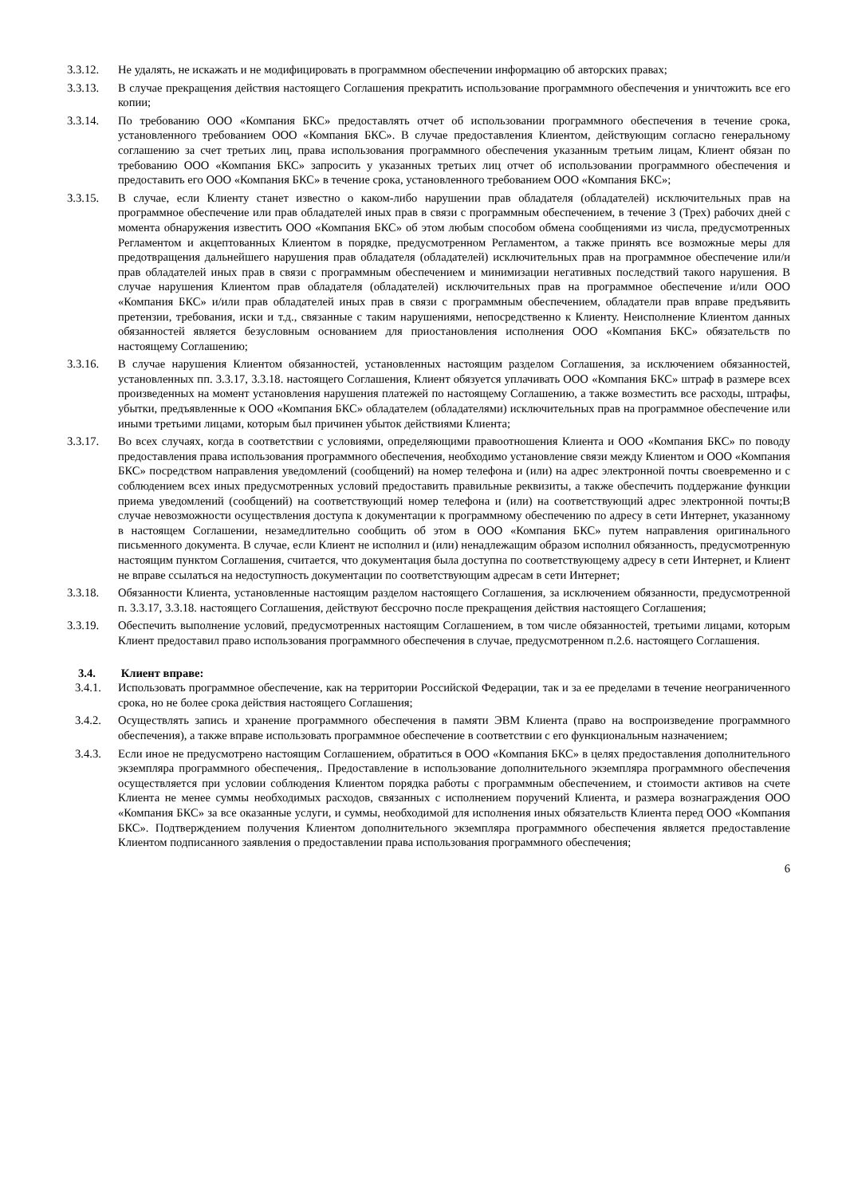3.3.12. Не удалять, не искажать и не модифицировать в программном обеспечении информацию об авторских правах;
3.3.13. В случае прекращения действия настоящего Соглашения прекратить использование программного обеспечения и уничтожить все его копии;
3.3.14. По требованию ООО «Компания БКС» предоставлять отчет об использовании программного обеспечения в течение срока, установленного требованием ООО «Компания БКС». В случае предоставления Клиентом, действующим согласно генеральному соглашению за счет третьих лиц, права использования программного обеспечения указанным третьим лицам, Клиент обязан по требованию ООО «Компания БКС» запросить у указанных третьих лиц отчет об использовании программного обеспечения и предоставить его ООО «Компания БКС» в течение срока, установленного требованием ООО «Компания БКС»;
3.3.15. В случае, если Клиенту станет известно о каком-либо нарушении прав обладателя (обладателей) исключительных прав на программное обеспечение или прав обладателей иных прав в связи с программным обеспечением, в течение 3 (Трех) рабочих дней с момента обнаружения известить ООО «Компания БКС» об этом любым способом обмена сообщениями из числа, предусмотренных Регламентом и акцептованных Клиентом в порядке, предусмотренном Регламентом, а также принять все возможные меры для предотвращения дальнейшего нарушения прав обладателя (обладателей) исключительных прав на программное обеспечение или/и прав обладателей иных прав в связи с программным обеспечением и минимизации негативных последствий такого нарушения. В случае нарушения Клиентом прав обладателя (обладателей) исключительных прав на программное обеспечение и/или ООО «Компания БКС» и/или прав обладателей иных прав в связи с программным обеспечением, обладатели прав вправе предъявить претензии, требования, иски и т.д., связанные с таким нарушениями, непосредственно к Клиенту. Неисполнение Клиентом данных обязанностей является безусловным основанием для приостановления исполнения ООО «Компания БКС» обязательств по настоящему Соглашению;
3.3.16. В случае нарушения Клиентом обязанностей, установленных настоящим разделом Соглашения, за исключением обязанностей, установленных пп. 3.3.17, 3.3.18. настоящего Соглашения, Клиент обязуется уплачивать ООО «Компания БКС» штраф в размере всех произведенных на момент установления нарушения платежей по настоящему Соглашению, а также возместить все расходы, штрафы, убытки, предъявленные к ООО «Компания БКС» обладателем (обладателями) исключительных прав на программное обеспечение или иными третьими лицами, которым был причинен убыток действиями Клиента;
3.3.17. Во всех случаях, когда в соответствии с условиями, определяющими правоотношения Клиента и ООО «Компания БКС» по поводу предоставления права использования программного обеспечения, необходимо установление связи между Клиентом и ООО «Компания БКС» посредством направления уведомлений (сообщений) на номер телефона и (или) на адрес электронной почты своевременно и с соблюдением всех иных предусмотренных условий предоставить правильные реквизиты, а также обеспечить поддержание функции приема уведомлений (сообщений) на соответствующий номер телефона и (или) на соответствующий адрес электронной почты;В случае невозможности осуществления доступа к документации к программному обеспечению по адресу в сети Интернет, указанному в настоящем Соглашении, незамедлительно сообщить об этом в ООО «Компания БКС» путем направления оригинального письменного документа. В случае, если Клиент не исполнил и (или) ненадлежащим образом исполнил обязанность, предусмотренную настоящим пунктом Соглашения, считается, что документация была доступна по соответствующему адресу в сети Интернет, и Клиент не вправе ссылаться на недоступность документации по соответствующим адресам в сети Интернет;
3.3.18. Обязанности Клиента, установленные настоящим разделом настоящего Соглашения, за исключением обязанности, предусмотренной п. 3.3.17, 3.3.18. настоящего Соглашения, действуют бессрочно после прекращения действия настоящего Соглашения;
3.3.19. Обеспечить выполнение условий, предусмотренных настоящим Соглашением, в том числе обязанностей, третьими лицами, которым Клиент предоставил право использования программного обеспечения в случае, предусмотренном п.2.6. настоящего Соглашения.
3.4. Клиент вправе:
3.4.1. Использовать программное обеспечение, как на территории Российской Федерации, так и за ее пределами в течение неограниченного срока, но не более срока действия настоящего Соглашения;
3.4.2. Осуществлять запись и хранение программного обеспечения в памяти ЭВМ Клиента (право на воспроизведение программного обеспечения), а также вправе использовать программное обеспечение в соответствии с его функциональным назначением;
3.4.3. Если иное не предусмотрено настоящим Соглашением, обратиться в ООО «Компания БКС» в целях предоставления дополнительного экземпляра программного обеспечения,. Предоставление в использование дополнительного экземпляра программного обеспечения осуществляется при условии соблюдения Клиентом порядка работы с программным обеспечением, и стоимости активов на счете Клиента не менее суммы необходимых расходов, связанных с исполнением поручений Клиента, и размера вознаграждения ООО «Компания БКС» за все оказанные услуги, и суммы, необходимой для исполнения иных обязательств Клиента перед ООО «Компания БКС». Подтверждением получения Клиентом дополнительного экземпляра программного обеспечения является предоставление Клиентом подписанного заявления о предоставлении права использования программного обеспечения;
6